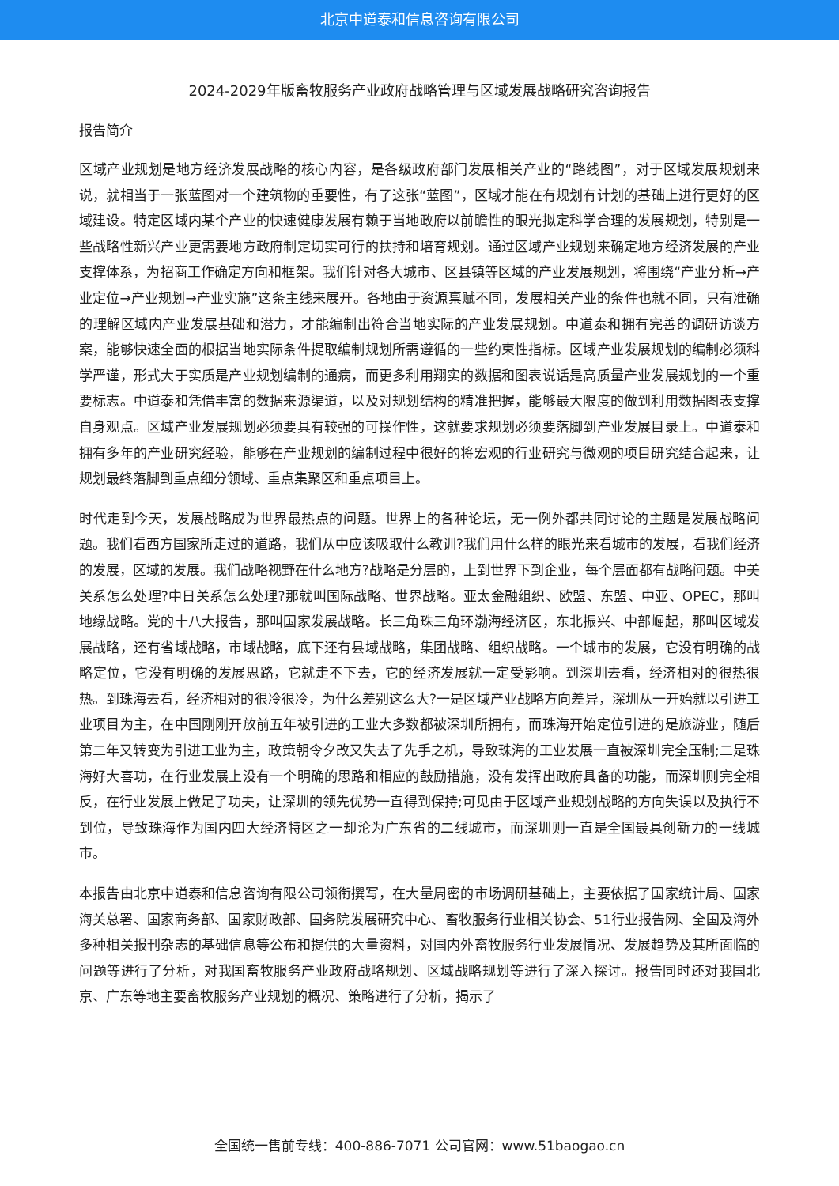北京中道泰和信息咨询有限公司
2024-2029年版畜牧服务产业政府战略管理与区域发展战略研究咨询报告
报告简介
区域产业规划是地方经济发展战略的核心内容，是各级政府部门发展相关产业的“路线图”，对于区域发展规划来说，就相当于一张蓝图对一个建筑物的重要性，有了这张“蓝图”，区域才能在有规划有计划的基础上进行更好的区域建设。特定区域内某个产业的快速健康发展有赖于当地政府以前瞻性的眼光拟定科学合理的发展规划，特别是一些战略性新兴产业更需要地方政府制定切实可行的扶持和培育规划。通过区域产业规划来确定地方经济发展的产业支撑体系，为招商工作确定方向和框架。我们针对各大城市、区县镇等区域的产业发展规划，将围绕“产业分析→产业定位→产业规划→产业实施”这条主线来展开。各地由于资源禀赋不同，发展相关产业的条件也就不同，只有准确的理解区域内产业发展基础和潜力，才能编制出符合当地实际的产业发展规划。中道泰和拥有完善的调研访谈方案，能够快速全面的根据当地实际条件提取编制规划所需遵循的一些约束性指标。区域产业发展规划的编制必须科学严谨，形式大于实质是产业规划编制的通病，而更多利用翔实的数据和图表说话是高质量产业发展规划的一个重要标志。中道泰和凭借丰富的数据来源渠道，以及对规划结构的精准把握，能够最大限度的做到利用数据图表支撑自身观点。区域产业发展规划必须要具有较强的可操作性，这就要求规划必须要落脚到产业发展目录上。中道泰和拥有多年的产业研究经验，能够在产业规划的编制过程中很好的将宏观的行业研究与微观的项目研究结合起来，让规划最终落脚到重点细分领域、重点集聚区和重点项目上。
时代走到今天，发展战略成为世界最热点的问题。世界上的各种论坛，无一例外都共同讨论的主题是发展战略问题。我们看西方国家所走过的道路，我们从中应该吸取什么教训?我们用什么样的眼光来看城市的发展，看我们经济的发展，区域的发展。我们战略视野在什么地方?战略是分层的，上到世界下到企业，每个层面都有战略问题。中美关系怎么处理?中日关系怎么处理?那就叫国际战略、世界战略。亚太金融组织、欧盟、东盟、中亚、OPEC，那叫地缘战略。党的十八大报告，那叫国家发展战略。长三角珠三角环渤海经济区，东北振兴、中部崛起，那叫区域发展战略，还有省域战略，市域战略，底下还有县域战略，集团战略、组织战略。一个城市的发展，它没有明确的战略定位，它没有明确的发展思路，它就走不下去，它的经济发展就一定受影响。到深圳去看，经济相对的很热很热。到珠海去看，经济相对的很冷很冷，为什么差别这么大?一是区域产业战略方向差异，深圳从一开始就以引进工业项目为主，在中国刚刚开放前五年被引进的工业大多数都被深圳所拥有，而珠海开始定位引进的是旅游业，随后第二年又转变为引进工业为主，政策朝令夕改又失去了先手之机，导致珠海的工业发展一直被深圳完全压制;二是珠海好大喜功，在行业发展上没有一个明确的思路和相应的鼓励措施，没有发挥出政府具备的功能，而深圳则完全相反，在行业发展上做足了功夫，让深圳的领先优势一直得到保持;可见由于区域产业规划战略的方向失误以及执行不到位，导致珠海作为国内四大经济特区之一却沦为广东省的二线城市，而深圳则一直是全国最具创新力的一线城市。
本报告由北京中道泰和信息咨询有限公司领衔撰写，在大量周密的市场调研基础上，主要依据了国家统计局、国家海关总署、国家商务部、国家财政部、国务院发展研究中心、畜牧服务行业相关协会、51行业报告网、全国及海外多种相关报刊杂志的基础信息等公布和提供的大量资料，对国内外畜牧服务行业发展情况、发展趋势及其所面临的问题等进行了分析，对我国畜牧服务产业政府战略规划、区域战略规划等进行了深入探讨。报告同时还对我国北京、广东等地主要畜牧服务产业规划的概况、策略进行了分析，揭示了
全国统一售前专线：400-886-7071 公司官网：www.51baogao.cn